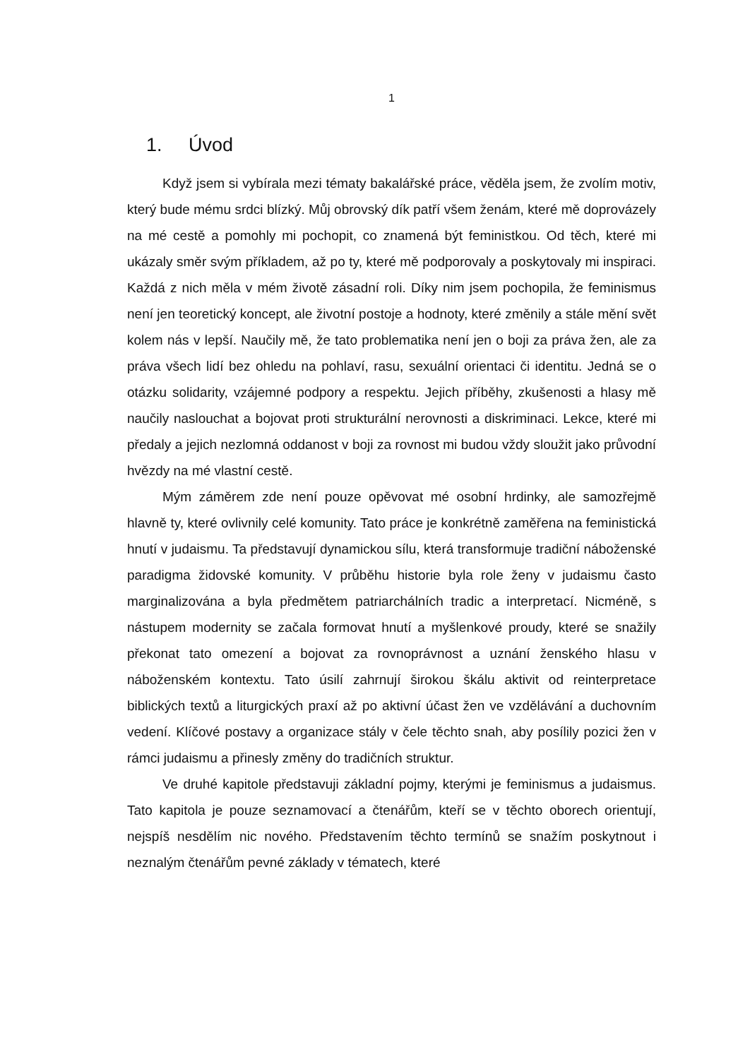1
1. Úvod
Když jsem si vybírala mezi tématy bakalářské práce, věděla jsem, že zvolím motiv, který bude mému srdci blízký. Můj obrovský dík patří všem ženám, které mě doprovázely na mé cestě a pomohly mi pochopit, co znamená být feministkou. Od těch, které mi ukázaly směr svým příkladem, až po ty, které mě podporovaly a poskytovaly mi inspiraci. Každá z nich měla v mém životě zásadní roli. Díky nim jsem pochopila, že feminismus není jen teoretický koncept, ale životní postoje a hodnoty, které změnily a stále mění svět kolem nás v lepší. Naučily mě, že tato problematika není jen o boji za práva žen, ale za práva všech lidí bez ohledu na pohlaví, rasu, sexuální orientaci či identitu. Jedná se o otázku solidarity, vzájemné podpory a respektu. Jejich příběhy, zkušenosti a hlasy mě naučily naslouchat a bojovat proti strukturální nerovnosti a diskriminaci. Lekce, které mi předaly a jejich nezlomná oddanost v boji za rovnost mi budou vždy sloužit jako průvodní hvězdy na mé vlastní cestě.
Mým záměrem zde není pouze opěvovat mé osobní hrdinky, ale samozřejmě hlavně ty, které ovlivnily celé komunity. Tato práce je konkrétně zaměřena na feministická hnutí v judaismu. Ta představují dynamickou sílu, která transformuje tradiční náboženské paradigma židovské komunity. V průběhu historie byla role ženy v judaismu často marginalizována a byla předmětem patriarchálních tradic a interpretací. Nicméně, s nástupem modernity se začala formovat hnutí a myšlenkové proudy, které se snažily překonat tato omezení a bojovat za rovnoprávnost a uznání ženského hlasu v náboženském kontextu. Tato úsilí zahrnují širokou škálu aktivit od reinterpretace biblických textů a liturgických praxí až po aktivní účast žen ve vzdělávání a duchovním vedení. Klíčové postavy a organizace stály v čele těchto snah, aby posílily pozici žen v rámci judaismu a přinesly změny do tradičních struktur.
Ve druhé kapitole představuji základní pojmy, kterými je feminismus a judaismus. Tato kapitola je pouze seznamovací a čtenářům, kteří se v těchto oborech orientují, nejspíš nesdělím nic nového. Představením těchto termínů se snažím poskytnout i neznalým čtenářům pevné základy v tématech, které